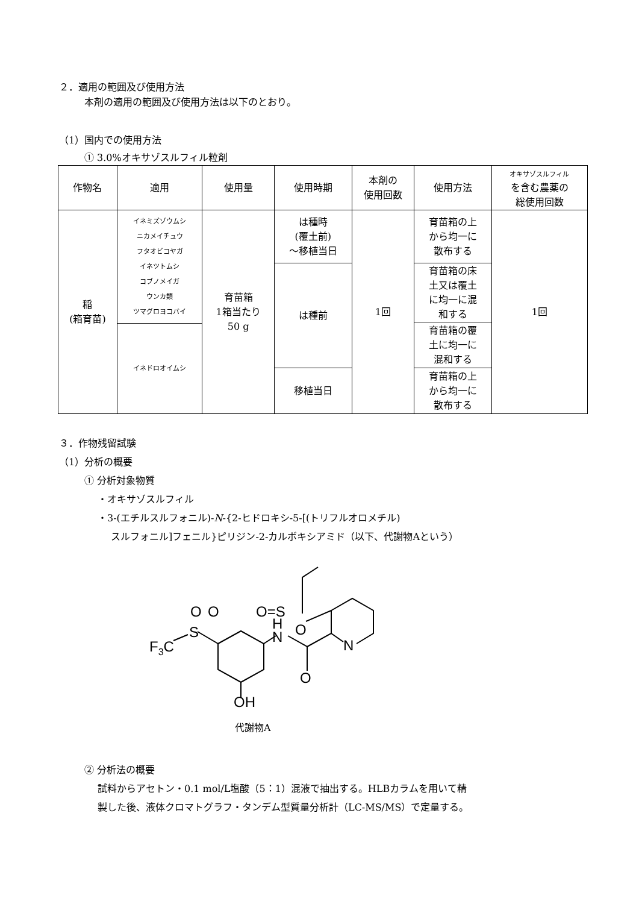２．適用の範囲及び使用方法
本剤の適用の範囲及び使用方法は以下のとおり。
（1）国内での使用方法
① 3.0%オキサゾスルフィル粒剤
| 作物名 | 適用 | 使用量 | 使用時期 | 本剤の 使用回数 | 使用方法 | オキサゾスルフィル を含む農薬の 総使用回数 |
| --- | --- | --- | --- | --- | --- | --- |
| 稲 (箱育苗) | イネミズゾウムシ ニカメイチュウ フタオビコヤガ イネツトムシ コブノメイガ ウンカ類 ツマグロヨコバイ | 育苗箱 1箱当たり 50 g | は種時 (覆土前) ～移植当日 | 1回 | 育苗箱の上 から均一に 散布する | 1回 |
| | | | は種前 | | 育苗箱の床 土又は覆土 に均一に混 和する | |
| | | | | | 育苗箱の覆 土に均一に 混和する | |
| | イネドロオイムシ | | | | | |
| | | | 移植当日 | | 育苗箱の上 から均一に 散布する | |
３．作物残留試験
（1）分析の概要
① 分析対象物質
・オキサゾスルフィル
・3-(エチルスルフォニル)-N-{2-ヒドロキシ-5-[(トリフルオロメチル)
スルフォニル]フェニル}ピリジン-2-カルボキシアミド（以下、代謝物Aという）
O=S
O
H
N
O
O
S
F3C
N
O
OH
代謝物A
② 分析法の概要
試料からアセトン・0.1 mol/L塩酸（5：1）混液で抽出する。HLBカラムを用いて精
製した後、液体クロマトグラフ・タンデム型質量分析計（LC-MS/MS）で定量する。